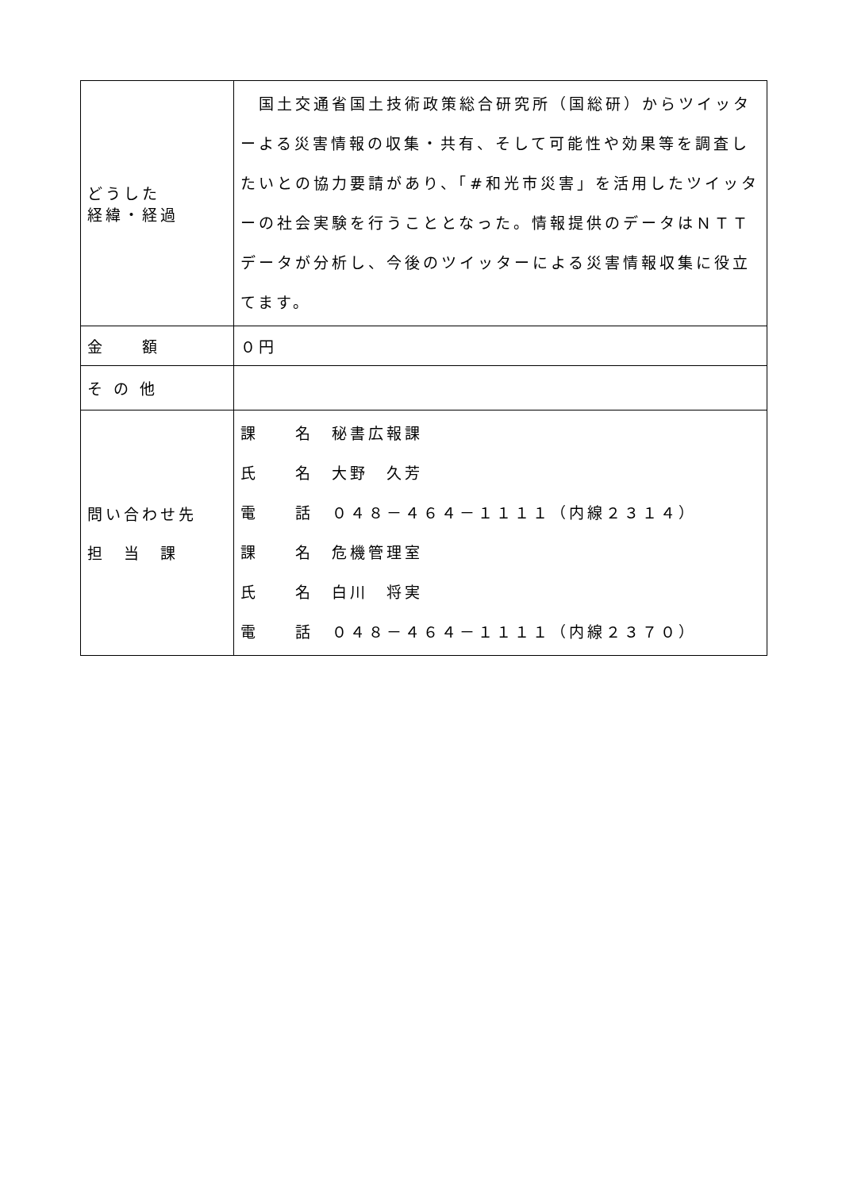| どうした 経緯・経過 | 国土交通省国土技術政策総合研究所（国総研）からツイッターよる災害情報の収集・共有、そして可能性や効果等を調査したいとの協力要請があり、「#和光市災害」を活用したツイッターの社会実験を行うこととなった。情報提供のデータはＮＴＴデータが分析し、今後のツイッターによる災害情報収集に役立てます。 |
| 金 額 | ０円 |
| そ の 他 | |
| 問い合わせ先 担 当 課 | 課 名 秘書広報課 氏 名 大野 久芳 電 話 ０４８－４６４－１１１１（内線２３１４） 課 名 危機管理室 氏 名 白川 将実 電 話 ０４８－４６４－１１１１（内線２３７０） |